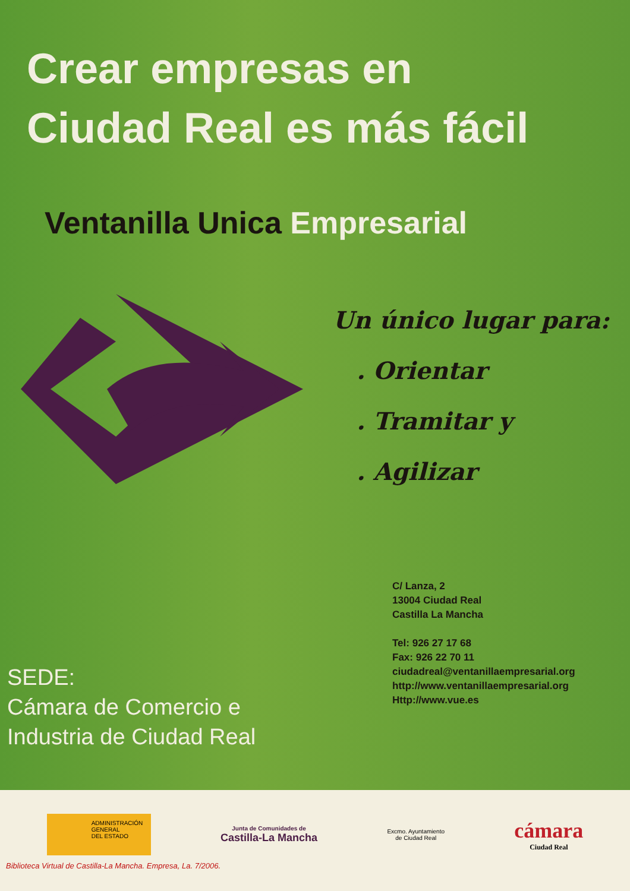Crear empresas en
Ciudad Real es más fácil
Ventanilla Unica Empresarial
Un único lugar para:
. Orientar
. Tramitar y
. Agilizar
SEDE:
Cámara de Comercio e
Industria de Ciudad Real
C/ Lanza, 2
13004 Ciudad Real
Castilla La Mancha
Tel: 926 27 17 68
Fax: 926 22 70 11
ciudadreal@ventanillaempresarial.org
http://www.ventanillaempresarial.org
Http://www.vue.es
ADMINISTRACIÓN
GENERAL
DEL ESTADO
Junta de Comunidades de
Castilla-La Mancha
Excmo. Ayuntamiento
de Ciudad Real
cámara
Ciudad Real
Biblioteca Virtual de Castilla-La Mancha. Empresa, La. 7/2006.